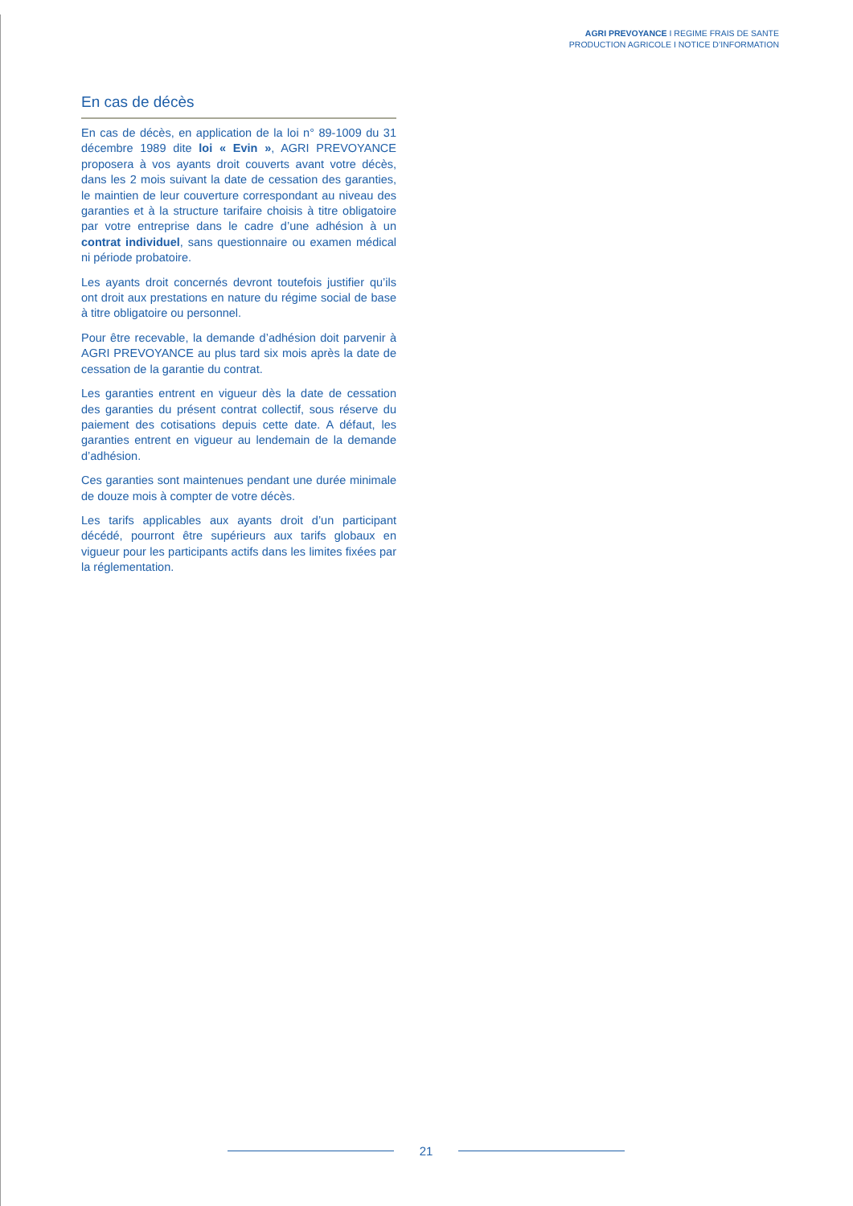AGRI PREVOYANCE I REGIME FRAIS DE SANTE
PRODUCTION AGRICOLE I NOTICE D’INFORMATION
En cas de décès
En cas de décès, en application de la loi n° 89-1009 du 31 décembre 1989 dite loi « Evin », AGRI PREVOYANCE proposera à vos ayants droit couverts avant votre décès, dans les 2 mois suivant la date de cessation des garanties, le maintien de leur couverture correspondant au niveau des garanties et à la structure tarifaire choisis à titre obligatoire par votre entreprise dans le cadre d’une adhésion à un contrat individuel, sans questionnaire ou examen médical ni période probatoire.
Les ayants droit concernés devront toutefois justifier qu’ils ont droit aux prestations en nature du régime social de base à titre obligatoire ou personnel.
Pour être recevable, la demande d’adhésion doit parvenir à AGRI PREVOYANCE au plus tard six mois après la date de cessation de la garantie du contrat.
Les garanties entrent en vigueur dès la date de cessation des garanties du présent contrat collectif, sous réserve du paiement des cotisations depuis cette date. A défaut, les garanties entrent en vigueur au lendemain de la demande d’adhésion.
Ces garanties sont maintenues pendant une durée minimale de douze mois à compter de votre décès.
Les tarifs applicables aux ayants droit d’un participant décédé, pourront être supérieurs aux tarifs globaux en vigueur pour les participants actifs dans les limites fixées par la réglementation.
21